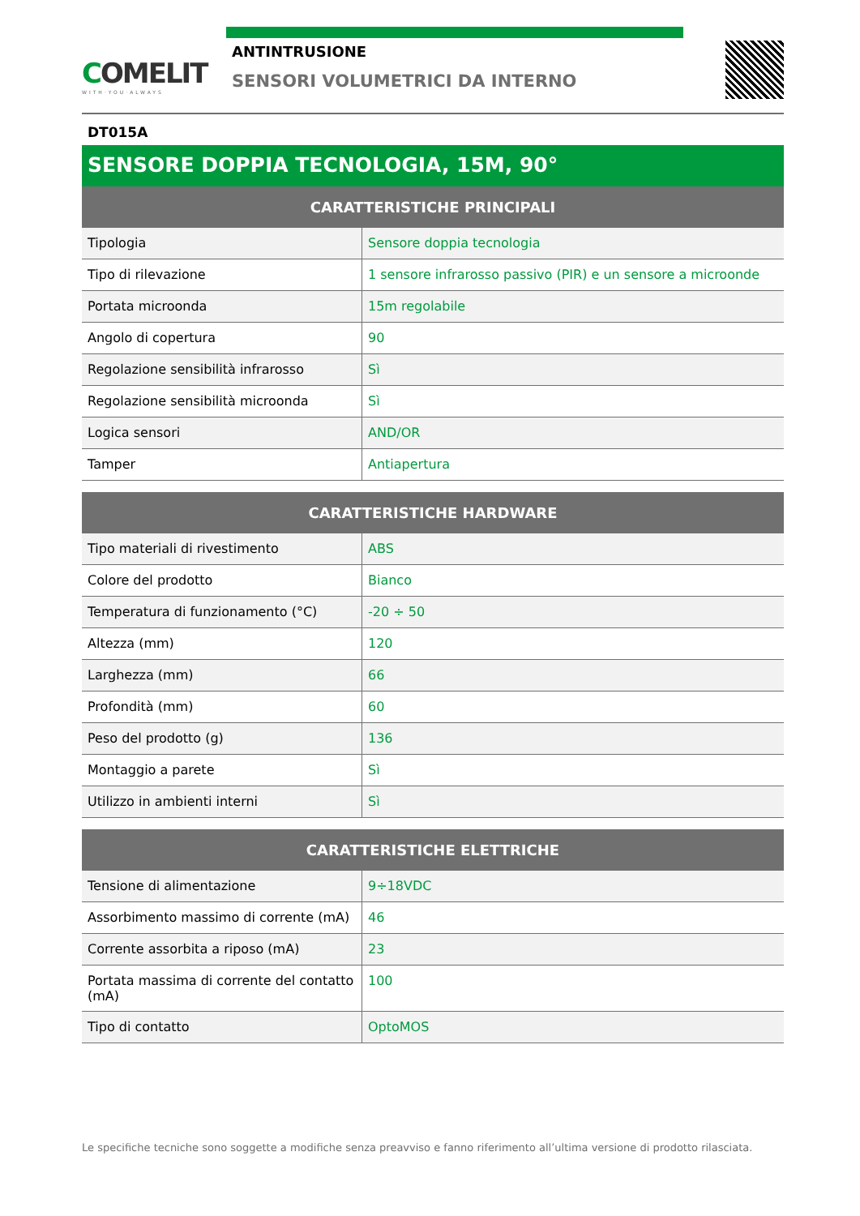COMELIT
WITH·YOU·ALWAYS
ANTINTRUSIONE
SENSORI VOLUMETRICI DA INTERNO
DT015A
SENSORE DOPPIA TECNOLOGIA, 15M, 90°
| CARATTERISTICHE PRINCIPALI | |
| --- | --- |
| Tipologia | Sensore doppia tecnologia |
| Tipo di rilevazione | 1 sensore infrarosso passivo (PIR) e un sensore a microonde |
| Portata microonda | 15m regolabile |
| Angolo di copertura | 90 |
| Regolazione sensibilità infrarosso | Sì |
| Regolazione sensibilità microonda | Sì |
| Logica sensori | AND/OR |
| Tamper | Antiapertura |
| CARATTERISTICHE HARDWARE | |
| --- | --- |
| Tipo materiali di rivestimento | ABS |
| Colore del prodotto | Bianco |
| Temperatura di funzionamento (°C) | -20 ÷ 50 |
| Altezza (mm) | 120 |
| Larghezza (mm) | 66 |
| Profondità (mm) | 60 |
| Peso del prodotto (g) | 136 |
| Montaggio a parete | Sì |
| Utilizzo in ambienti interni | Sì |
| CARATTERISTICHE ELETTRICHE | |
| --- | --- |
| Tensione di alimentazione | 9÷18VDC |
| Assorbimento massimo di corrente (mA) | 46 |
| Corrente assorbita a riposo (mA) | 23 |
| Portata massima di corrente del contatto (mA) | 100 |
| Tipo di contatto | OptoMOS |
Le specifiche tecniche sono soggette a modifiche senza preavviso e fanno riferimento all’ultima versione di prodotto rilasciata.